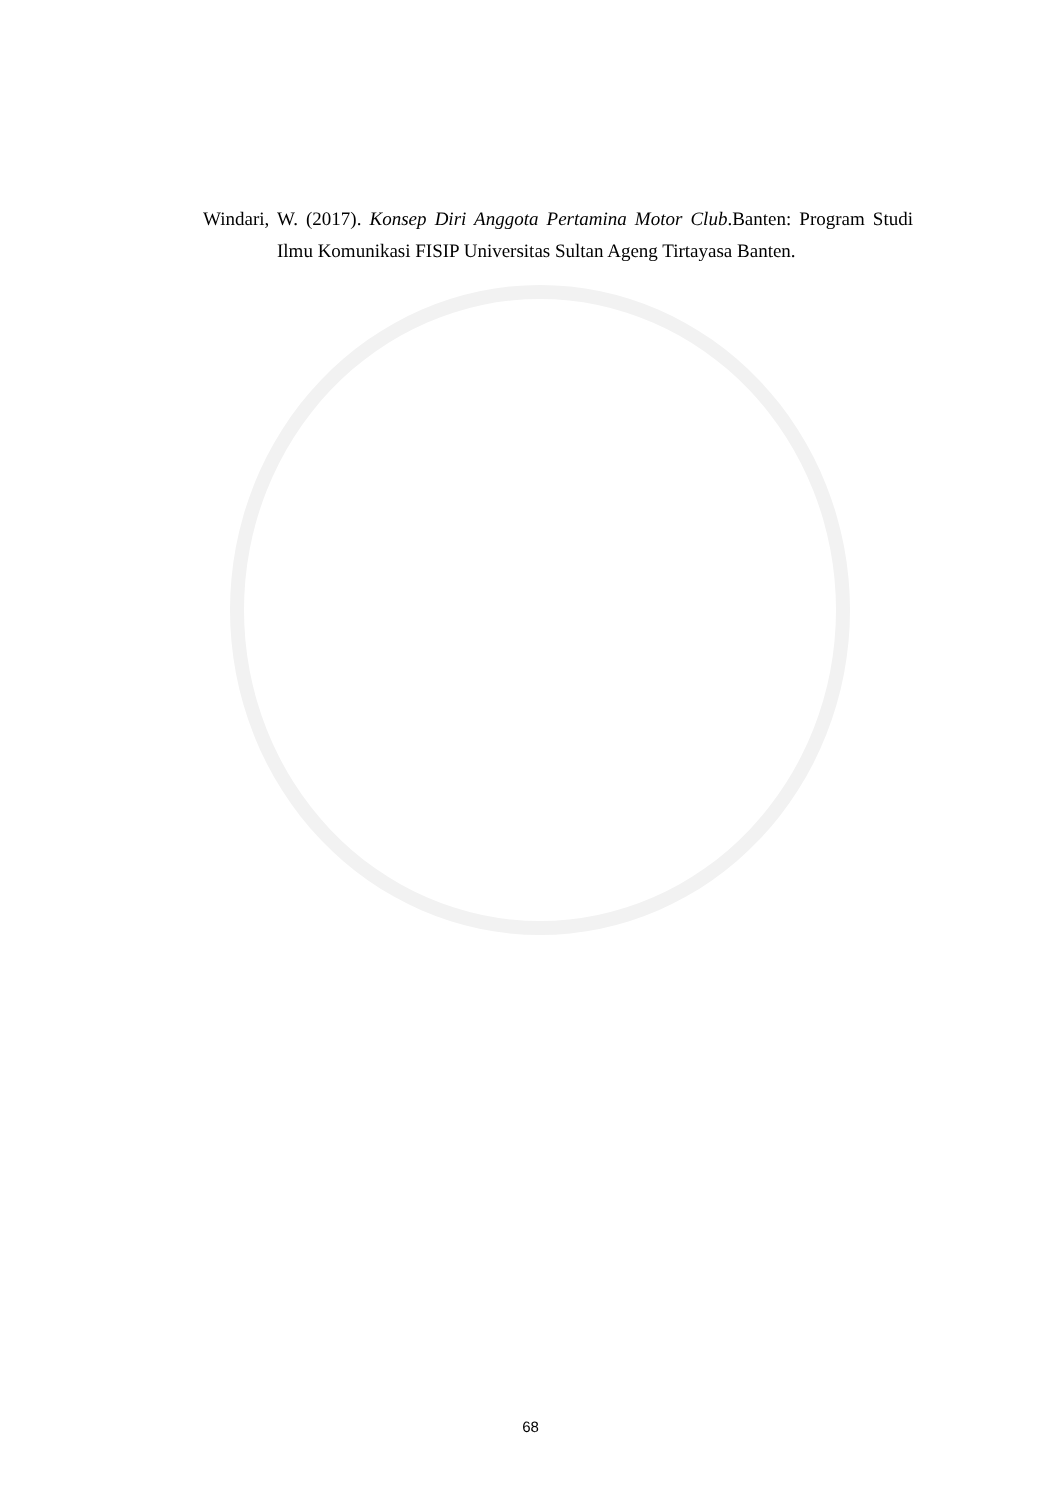Windari, W. (2017). Konsep Diri Anggota Pertamina Motor Club.Banten: Program Studi Ilmu Komunikasi FISIP Universitas Sultan Ageng Tirtayasa Banten.
68